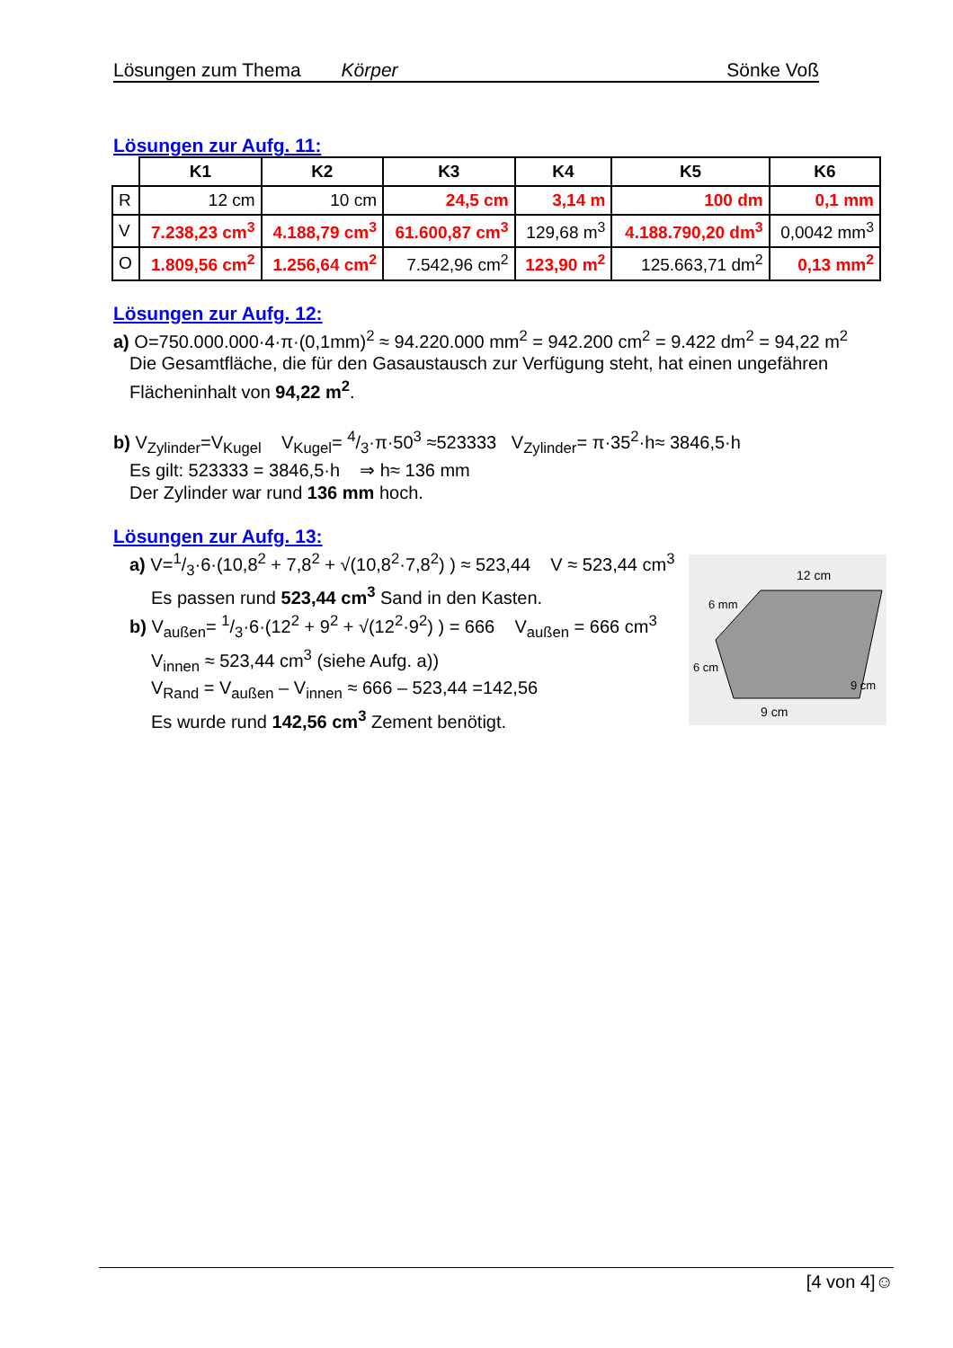Lösungen zum Thema Körper Sönke Voß
Lösungen zur Aufg. 11:
| | K1 | K2 | K3 | K4 | K5 | K6 |
| --- | --- | --- | --- | --- | --- | --- |
| R | 12 cm | 10 cm | 24,5 cm | 3,14 m | 100 dm | 0,1 mm |
| V | 7.238,23 cm<sup>3</sup> | 4.188,79 cm<sup>3</sup> | 61.600,87 cm<sup>3</sup> | 129,68 m<sup>3</sup> | 4.188.790,20 dm<sup>3</sup> | 0,0042 mm<sup>3</sup> |
| O | 1.809,56 cm<sup>2</sup> | 1.256,64 cm<sup>2</sup> | 7.542,96 cm<sup>2</sup> | 123,90 m<sup>2</sup> | 125.663,71 dm<sup>2</sup> | 0,13 mm<sup>2</sup> |
Lösungen zur Aufg. 12:
a) O=750.000.000·4·π·(0,1mm)<sup>2</sup> ≈ 94.220.000 mm<sup>2</sup> = 942.200 cm<sup>2</sup> = 9.422 dm<sup>2</sup> = 94,22 m<sup>2</sup>
Die Gesamtfläche, die für den Gasaustausch zur Verfügung steht, hat einen ungefähren Flächeninhalt von 94,22 m<sup>2</sup>.
b) V<sub>Zylinder</sub>=V<sub>Kugel</sub> V<sub>Kugel</sub>= 4/3·π·50<sup>3</sup> ≈523333 V<sub>Zylinder</sub>= π·35<sup>2</sup>·h≈ 3846,5·h
Es gilt: 523333 = 3846,5·h ⇒ h≈ 136 mm
Der Zylinder war rund 136 mm hoch.
Lösungen zur Aufg. 13:
12 cm
6 mm
6 cm
9 cm
9 cm
a) V=1/3·6·(10,8<sup>2</sup> + 7,8<sup>2</sup> + √(10,8<sup>2</sup>·7,8<sup>2</sup>) ) ≈ 523,44 V ≈ 523,44 cm<sup>3</sup>
Es passen rund 523,44 cm<sup>3</sup> Sand in den Kasten.
b) V<sub>außen</sub>= 1/3·6·(12<sup>2</sup> + 9<sup>2</sup> + √(12<sup>2</sup>·9<sup>2</sup>) ) = 666 V<sub>außen</sub> = 666 cm<sup>3</sup>
V<sub>innen</sub> ≈ 523,44 cm<sup>3</sup> (siehe Aufg. a))
V<sub>Rand</sub> = V<sub>außen</sub> – V<sub>innen</sub> ≈ 666 – 523,44 =142,56
Es wurde rund 142,56 cm<sup>3</sup> Zement benötigt.
[4 von 4]☺